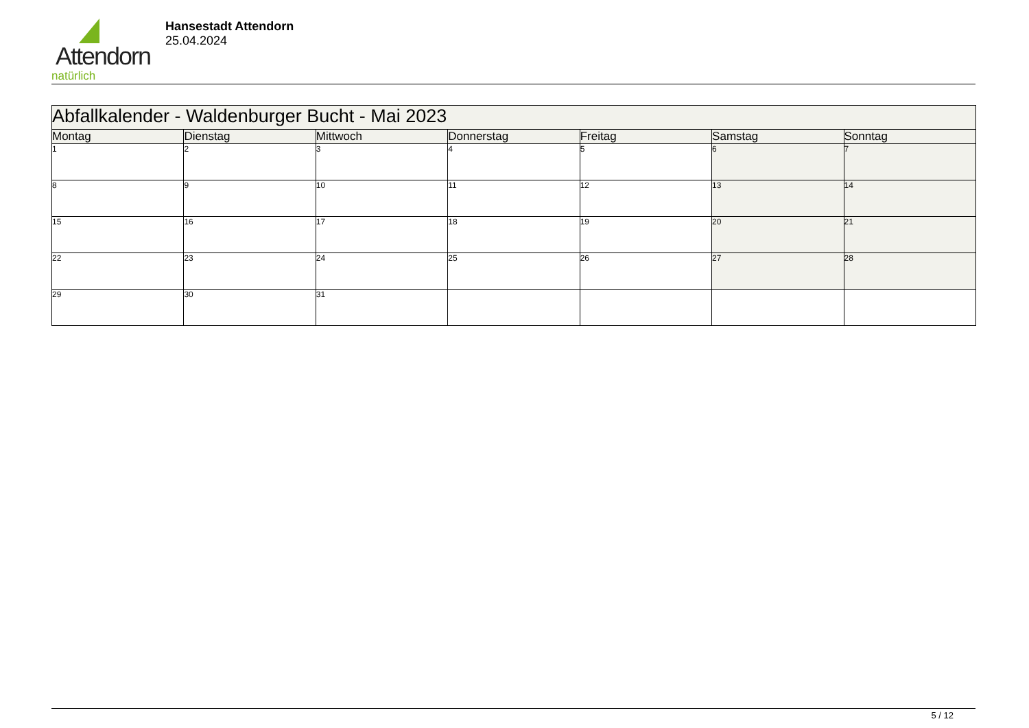Attendorn
natürlich
Hansestadt Attendorn
25.04.2024
| Abfallkalender - Waldenburger Bucht - Mai 2023 | | | | | | |
| --- | --- | --- | --- | --- | --- | --- |
| Montag | Dienstag | Mittwoch | Donnerstag | Freitag | Samstag | Sonntag |
| 1 | 2 | 3 | 4 | 5 | 6 | 7 |
| 8 | 9 | 10 | 11 | 12 | 13 | 14 |
| 15 | 16 | 17 | 18 | 19 | 20 | 21 |
| 22 | 23 | 24 | 25 | 26 | 27 | 28 |
| 29 | 30 | 31 | | | | |
5 / 12